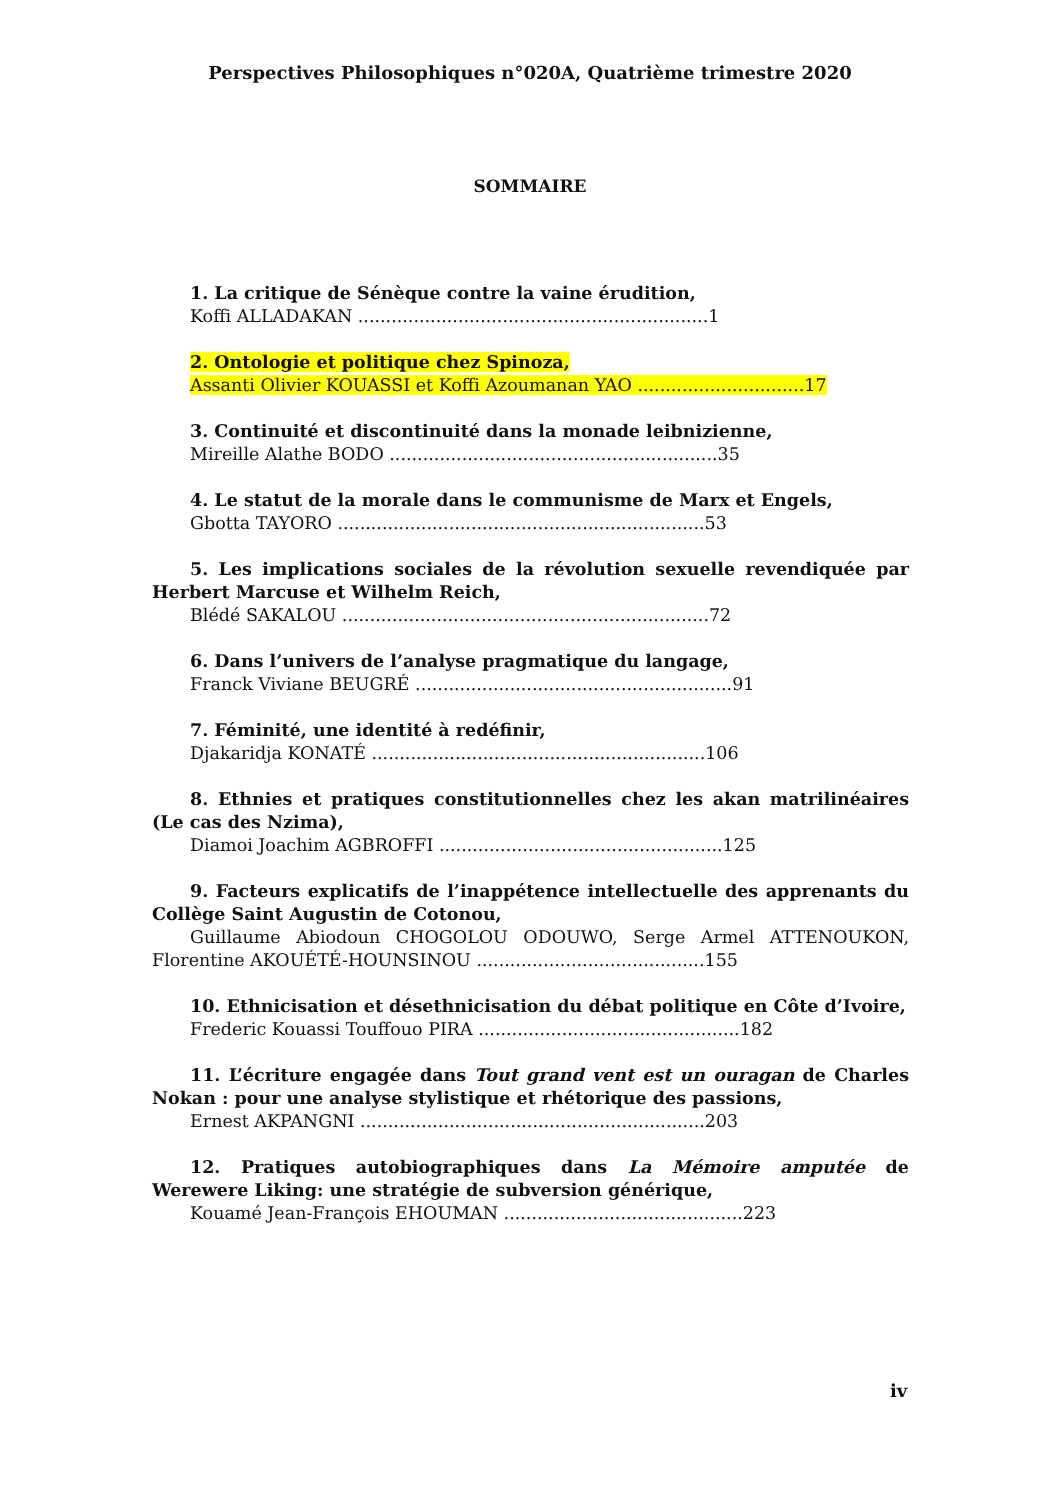Perspectives Philosophiques n°020A, Quatrième trimestre 2020
SOMMAIRE
1. La critique de Sénèque contre la vaine érudition,
Koffi ALLADAKAN ...............................................................1
2. Ontologie et politique chez Spinoza,
Assanti Olivier KOUASSI et Koffi Azoumanan YAO ..............................17
3. Continuité et discontinuité dans la monade leibnizienne,
Mireille Alathe BODO ...........................................................35
4. Le statut de la morale dans le communisme de Marx et Engels,
Gbotta TAYORO ..................................................................53
5. Les implications sociales de la révolution sexuelle revendiquée par Herbert Marcuse et Wilhelm Reich,
Blédé SAKALOU ..................................................................72
6. Dans l’univers de l’analyse pragmatique du langage,
Franck Viviane BEUGRÉ .........................................................91
7. Féminité, une identité à redéfinir,
Djakaridja KONATÉ ............................................................106
8. Ethnies et pratiques constitutionnelles chez les akan matrilinéaires (Le cas des Nzima),
Diamoi Joachim AGBROFFI ...................................................125
9. Facteurs explicatifs de l’inappétence intellectuelle des apprenants du Collège Saint Augustin de Cotonou,
Guillaume Abiodoun CHOGOLOU ODOUWO, Serge Armel ATTENOUKON, Florentine AKOUÉTÉ-HOUNSINOU .........................................155
10. Ethnicisation et désethnicisation du débat politique en Côte d’Ivoire,
Frederic Kouassi Touffouo PIRA ...............................................182
11. L’écriture engagée dans Tout grand vent est un ouragan de Charles Nokan : pour une analyse stylistique et rhétorique des passions,
Ernest AKPANGNI ..............................................................203
12. Pratiques autobiographiques dans La Mémoire amputée de Werewere Liking: une stratégie de subversion générique,
Kouamé Jean-François EHOUMAN ...........................................223
iv